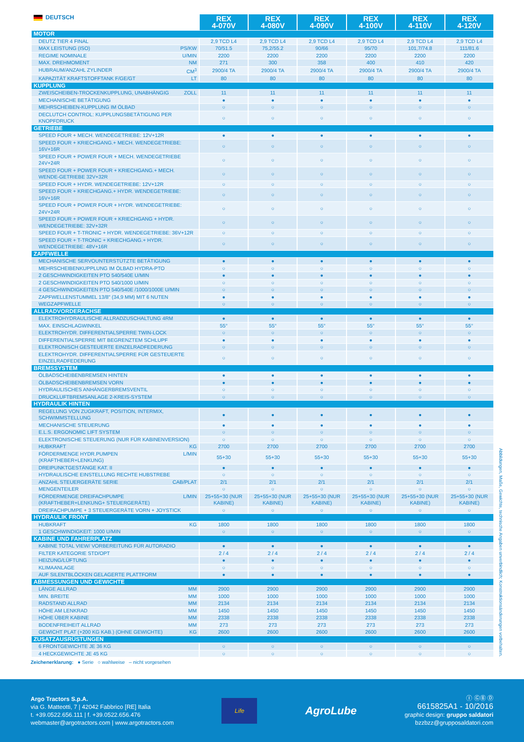| DEUTSCH | REX 4-070V | REX 4-080V | REX 4-090V | REX 4-100V | REX 4-110V | REX 4-120V |
| --- | --- | --- | --- | --- | --- | --- |
| MOTOR | | | | | | |
| DEUTZ TIER 4 FINAL | 2,9 TCD L4 | 2,9 TCD L4 | 2,9 TCD L4 | 2,9 TCD L4 | 2,9 TCD L4 | 2,9 TCD L4 |
| MAX LEISTUNG (ISO) PS/KW | 70/51.5 | 75,2/55.2 | 90/66 | 95/70 | 101,7/74.8 | 111/81.6 |
| REGIME NOMINALE U/MIN | 2200 | 2200 | 2200 | 2200 | 2200 | 2200 |
| MAX. DREHMOMENT NM | 271 | 300 | 358 | 400 | 410 | 420 |
| HUBRAUM/ANZAHL ZYLINDER CM<sup>3</sup> | 2900/4 TA | 2900/4 TA | 2900/4 TA | 2900/4 TA | 2900/4 TA | 2900/4 TA |
| KAPAZITÄT KRAFTSTOFFTANK F/GE/GT LT | 80 | 80 | 80 | 80 | 80 | 80 |
| KUPPLUNG | | | | | | |
| ZWEISCHEIBEN-TROCKENKUPPLUNG, UNABHÄNGIG ZOLL | 11 | 11 | 11 | 11 | 11 | 11 |
| MECHANISCHE BETÄTIGUNG | ● | ● | ● | ● | ● | ● |
| MEHRSCHEIBEN-KUPPLUNG IM ÖLBAD | ○ | ○ | ○ | ○ | ○ | ○ |
| DECLUTCH CONTROL: KUPPLUNGSBETÄTIGUNG PER KNOPFDRUCK | ○ | ○ | ○ | ○ | ○ | ○ |
| GETRIEBE | | | | | | |
| SPEED FOUR + MECH. WENDEGETRIEBE: 12V+12R | ● | ● | ● | ● | ● | ● |
| SPEED FOUR + KRIECHGANG.+ MECH. WENDEGETRIEBE: 16V+16R | ○ | ○ | ○ | ○ | ○ | ○ |
| SPEED FOUR + POWER FOUR + MECH. WENDEGETRIEBE 24V+24R | ○ | ○ | ○ | ○ | ○ | ○ |
| SPEED FOUR + POWER FOUR + KRIECHGANG.+ MECH. WENDE-GETRIEBE 32V+32R | ○ | ○ | ○ | ○ | ○ | ○ |
| SPEED FOUR + HYDR. WENDEGETRIEBE: 12V+12R | ○ | ○ | ○ | ○ | ○ | ○ |
| SPEED FOUR + KRIECHGANG.+ HYDR. WENDEGETRIEBE: 16V+16R | ○ | ○ | ○ | ○ | ○ | ○ |
| SPEED FOUR + POWER FOUR + HYDR. WENDEGETRIEBE: 24V+24R | ○ | ○ | ○ | ○ | ○ | ○ |
| SPEED FOUR + POWER FOUR + KRIECHGANG + HYDR. WENDEGETRIEBE: 32V+32R | ○ | ○ | ○ | ○ | ○ | ○ |
| SPEED FOUR + T-TRONIC + HYDR. WENDEGETRIEBE: 36V+12R | ○ | ○ | ○ | ○ | ○ | ○ |
| SPEED FOUR + T-TRONIC + KRIECHGANG.+ HYDR. WENDEGETRIEBE: 48V+16R | ○ | ○ | ○ | ○ | ○ | ○ |
| ZAPFWELLE | | | | | | |
| MECHANISCHE SERVOUNTERSTÜTZTE BETÄTIGUNG | ● | ● | ● | ● | ● | ● |
| MEHRSCHEIBENKUPPLUNG IM ÖLBAD HYDRA-PTO | ○ | ○ | ○ | ○ | ○ | ○ |
| 2 GESCHWINDIGKEITEN PTO 540/540E U/MIN | ● | ● | ● | ● | ● | ● |
| 2 GESCHWINDIGKEITEN PTO 540/1000 U/MIN | ○ | ○ | ○ | ○ | ○ | ○ |
| 4 GESCHWINDIGKEITEN PTO 540/540E /1000/1000E U/MIN | ○ | ○ | ○ | ○ | ○ | ○ |
| ZAPFWELLENSTUMMEL 13/8" (34,9 MM) MIT 6 NUTEN | ● | ● | ● | ● | ● | ● |
| WEGZAPFWELLE | ○ | ○ | ○ | ○ | ○ | ○ |
| ALLRADVORDERACHSE | | | | | | |
| ELEKTROHYDRAULISCHE ALLRADZUSCHALTUNG 4RM | ● | ● | ● | ● | ● | ● |
| MAX. EINSCHLAGWINKEL | 55° | 55° | 55° | 55° | 55° | 55° |
| ELEKTROHYDR. DIFFERENTIALSPERRE TWIN-LOCK | ○ | ○ | ○ | ○ | ○ | ○ |
| DIFFERENTIALSPERRE MIT BEGRENZTEM SCHLUPF | ● | ● | ● | ● | ● | ● |
| ELEKTRONISCH GESTEUERTE EINZELRADFEDERUNG | ○ | ○ | ○ | ○ | ○ | ○ |
| ELEKTROHYDR. DIFFERENTIALSPERRE FÜR GESTEUERTE EINZELRADFEDERUNG | ○ | ○ | ○ | ○ | ○ | ○ |
| BREMSSYSTEM | | | | | | |
| ÖLBADSCHEIBENBREMSEN HINTEN | ● | ● | ● | ● | ● | ● |
| ÖLBADSCHEIBENBREMSEN VORN | ● | ● | ● | ● | ● | ● |
| HYDRAULISCHES ANHÄNGERBREMSVENTIL | ○ | ○ | ○ | ○ | ○ | ○ |
| DRUCKLUFTBREMSANLAGE 2-KREIS-SYSTEM | ○ | ○ | ○ | ○ | ○ | ○ |
| HYDRAULIK HINTEN | | | | | | |
| REGELUNG VON ZUGKRAFT, POSITION, INTERMIX, SCHWIMMSTELLUNG | ● | ● | ● | ● | ● | ● |
| MECHANISCHE STEUERUNG | ● | ● | ● | ● | ● | ● |
| E.L.S. ERGONOMIC LIFT SYSTEM | ○ | ○ | ○ | ○ | ○ | ○ |
| ELEKTRONISCHE STEUERUNG (NUR FÜR KABINENVERSION) | ○ | ○ | ○ | ○ | ○ | ○ |
| HUBKRAFT KG | 2700 | 2700 | 2700 | 2700 | 2700 | 2700 |
| FÖRDERMENGE HYDR.PUMPEN (KRAFTHEBER+LENKUNG) L/MIN | 55+30 | 55+30 | 55+30 | 55+30 | 55+30 | 55+30 |
| DREIPUNKTGESTÄNGE KAT. II | ● | ● | ● | ● | ● | ● |
| HYDRAULISCHE EINSTELLUNG RECHTE HUBSTREBE | ○ | ○ | ○ | ○ | ○ | ○ |
| ANZAHL STEUERGERÄTE SERIE CAB/PLAT | 2/1 | 2/1 | 2/1 | 2/1 | 2/1 | 2/1 |
| MENGENTEILER | ○ | ○ | ○ | ○ | ○ | ○ |
| FÖRDERMENGE DREIFACHPUMPE (KRAFTHEBER+LENKUNG+ STEUERGERÄTE) L/MIN | 25+55+30 (NUR KABINE) | 25+55+30 (NUR KABINE) | 25+55+30 (NUR KABINE) | 25+55+30 (NUR KABINE) | 25+55+30 (NUR KABINE) | 25+55+30 (NUR KABINE) |
| DREIFACHPUMPE + 3 STEUERGERÄTE VORN + JOYSTICK | ○ | ○ | ○ | ○ | ○ | ○ |
| HYDRAULIK FRONT | | | | | | |
| HUBKRAFT KG | 1800 | 1800 | 1800 | 1800 | 1800 | 1800 |
| 1 GESCHWINDIGKEIT: 1000 U/MIN | ○ | ○ | ○ | ○ | ○ | ○ |
| KABINE UND FAHRERPLATZ | | | | | | |
| KABINE TOTAL VIEW/ VORBEREITUNG FÜR AUTORADIO | ● | ● | ● | ● | ● | ● |
| FILTER KATEGORIE STD/OPT | 2 / 4 | 2 / 4 | 2 / 4 | 2 / 4 | 2 / 4 | 2 / 4 |
| HEIZUNG/LÜFTUNG | ● | ● | ● | ● | ● | ● |
| KLIMAANLAGE | ○ | ○ | ○ | ○ | ○ | ○ |
| AUF SILENTBLÖCKEN GELAGERTE PLATTFORM | ● | ● | ● | ● | ● | ● |
| ABMESSUNGEN UND GEWICHTE | | | | | | |
| LÄNGE ALLRAD MM | 2900 | 2900 | 2900 | 2900 | 2900 | 2900 |
| MIN. BREITE MM | 1000 | 1000 | 1000 | 1000 | 1000 | 1000 |
| RADSTAND ALLRAD MM | 2134 | 2134 | 2134 | 2134 | 2134 | 2134 |
| HÖHE AM LENKRAD MM | 1450 | 1450 | 1450 | 1450 | 1450 | 1450 |
| HÖHE ÜBER KABINE MM | 2338 | 2338 | 2338 | 2338 | 2338 | 2338 |
| BODENFREIHEIT ALLRAD MM | 273 | 273 | 273 | 273 | 273 | 273 |
| GEWICHT PLAT (+200 KG KAB.) (OHNE GEWICHTE) KG | 2600 | 2600 | 2600 | 2600 | 2600 | 2600 |
| ZUSATZAUSRÜSTUNGEN | | | | | | |
| 6 FRONTGEWICHTE JE 36 KG | ○ | ○ | ○ | ○ | ○ | ○ |
| 4 HECKGEWICHTE JE 45 KG | ○ | ○ | ○ | ○ | ○ | ○ |
Abbildungen, Maße, Gewichte, technische Angaben unverbindlich; Konstruktionsänderungen vorbehalten.
Zeichenerklarung: ● Serie ○ wahlweise – nicht vorgesehen
Argo Tractors S.p.A.
via G. Matteotti, 7 | 42042 Fabbrico [RE] Italia
t. +39.0522.656.111 | f. +39.0522.656.476
webmaster@argotractors.com | www.argotractors.com
Life
AgroLube
Ⓘ ⒼⒷ Ⓓ
6615825A1 - 10/2016
graphic design: gruppo saldatori
bzzbzz@grupposaldatori.com